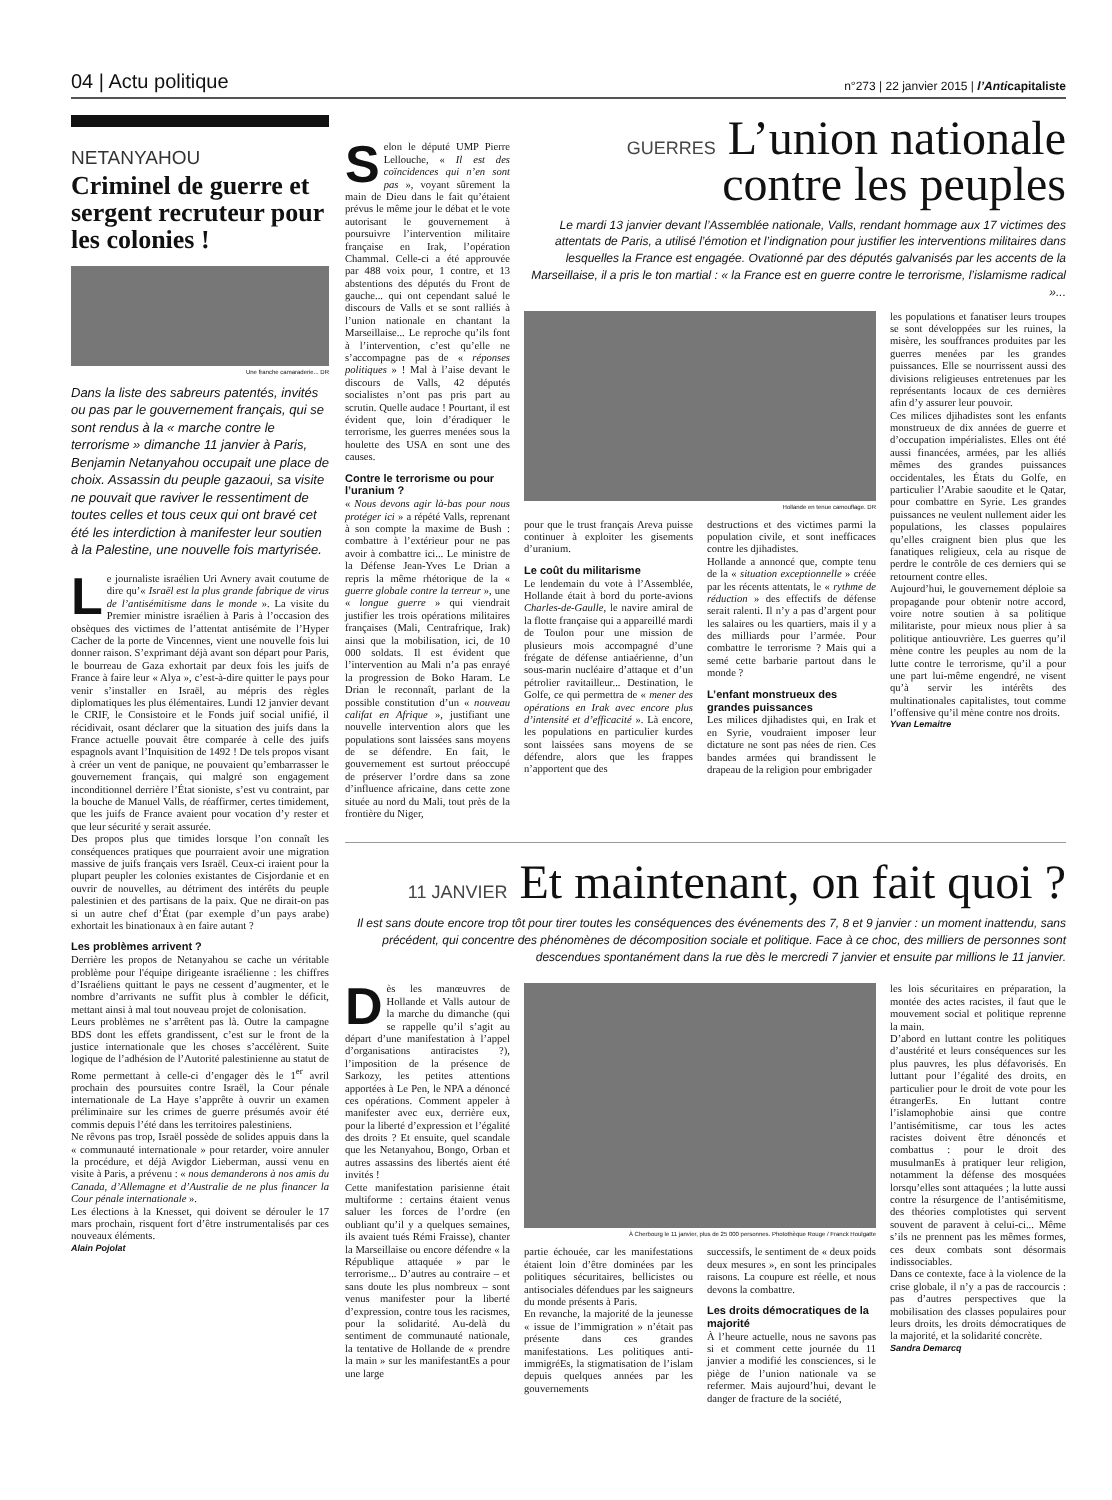04 | Actu politique
n°273 | 22 janvier 2015 | l’Anticapitaliste
NETANYAHOU
Criminel de guerre et sergent recruteur pour les colonies !
Une franche camaraderie... DR
Dans la liste des sabreurs patentés, invités ou pas par le gouvernement français, qui se sont rendus à la « marche contre le terrorisme » dimanche 11 janvier à Paris, Benjamin Netanyahou occupait une place de choix. Assassin du peuple gazaoui, sa visite ne pouvait que raviver le ressentiment de toutes celles et tous ceux qui ont bravé cet été les interdiction à manifester leur soutien à la Palestine, une nouvelle fois martyrisée.
Le journaliste israélien Uri Avnery avait coutume de dire qu’« Israël est la plus grande fabrique de virus de l’antisémitisme dans le monde ». La visite du Premier ministre israélien à Paris à l’occasion des obsèques des victimes de l’attentat antisémite de l’Hyper Cacher de la porte de Vincennes, vient une nouvelle fois lui donner raison. S’exprimant déjà avant son départ pour Paris, le bourreau de Gaza exhortait par deux fois les juifs de France à faire leur « Alya », c’est-à-dire quitter le pays pour venir s’installer en Israël, au mépris des règles diplomatiques les plus élémentaires. Lundi 12 janvier devant le CRIF, le Consistoire et le Fonds juif social unifié, il récidivait, osant déclarer que la situation des juifs dans la France actuelle pouvait être comparée à celle des juifs espagnols avant l’Inquisition de 1492 ! De tels propos visant à créer un vent de panique, ne pouvaient qu’embarrasser le gouvernement français, qui malgré son engagement inconditionnel derrière l’État sioniste, s’est vu contraint, par la bouche de Manuel Valls, de réaffirmer, certes timidement, que les juifs de France avaient pour vocation d’y rester et que leur sécurité y serait assurée.
Des propos plus que timides lorsque l’on connaît les conséquences pratiques que pourraient avoir une migration massive de juifs français vers Israël. Ceux-ci iraient pour la plupart peupler les colonies existantes de Cisjordanie et en ouvrir de nouvelles, au détriment des intérêts du peuple palestinien et des partisans de la paix. Que ne dirait-on pas si un autre chef d’État (par exemple d’un pays arabe) exhortait les binationaux à en faire autant ?
Les problèmes arrivent ?
Derrière les propos de Netanyahou se cache un véritable problème pour l'équipe dirigeante israélienne : les chiffres d’Israéliens quittant le pays ne cessent d’augmenter, et le nombre d’arrivants ne suffit plus à combler le déficit, mettant ainsi à mal tout nouveau projet de colonisation.
Leurs problèmes ne s’arrêtent pas là. Outre la campagne BDS dont les effets grandissent, c’est sur le front de la justice internationale que les choses s’accélèrent. Suite logique de l’adhésion de l’Autorité palestinienne au statut de Rome permettant à celle-ci d’engager dès le 1<sup>er</sup> avril prochain des poursuites contre Israël, la Cour pénale internationale de La Haye s’apprête à ouvrir un examen préliminaire sur les crimes de guerre présumés avoir été commis depuis l’été dans les territoires palestiniens.
Ne rêvons pas trop, Israël possède de solides appuis dans la « communauté internationale » pour retarder, voire annuler la procédure, et déjà Avigdor Lieberman, aussi venu en visite à Paris, a prévenu : « nous demanderons à nos amis du Canada, d’Allemagne et d’Australie de ne plus financer la Cour pénale internationale ».
Les élections à la Knesset, qui doivent se dérouler le 17 mars prochain, risquent fort d’être instrumentalisés par ces nouveaux éléments.
Alain Pojolat
Selon le député UMP Pierre Lellouche, « Il est des coïncidences qui n’en sont pas », voyant sûrement la main de Dieu dans le fait qu’étaient prévus le même jour le débat et le vote autorisant le gouvernement à poursuivre l’intervention militaire française en Irak, l’opération Chammal. Celle-ci a été approuvée par 488 voix pour, 1 contre, et 13 abstentions des députés du Front de gauche... qui ont cependant salué le discours de Valls et se sont ralliés à l’union nationale en chantant la Marseillaise... Le reproche qu’ils font à l’intervention, c’est qu’elle ne s’accompagne pas de « réponses politiques » ! Mal à l’aise devant le discours de Valls, 42 députés socialistes n’ont pas pris part au scrutin. Quelle audace ! Pourtant, il est évident que, loin d’éradiquer le terrorisme, les guerres menées sous la houlette des USA en sont une des causes.
Contre le terrorisme ou pour l’uranium ?
« Nous devons agir là-bas pour nous protéger ici » a répété Valls, reprenant à son compte la maxime de Bush : combattre à l’extérieur pour ne pas avoir à combattre ici... Le ministre de la Défense Jean-Yves Le Drian a repris la même rhétorique de la « guerre globale contre la terreur », une « longue guerre » qui viendrait justifier les trois opérations militaires françaises (Mali, Centrafrique, Irak) ainsi que la mobilisation, ici, de 10 000 soldats. Il est évident que l’intervention au Mali n’a pas enrayé la progression de Boko Haram. Le Drian le reconnaît, parlant de la possible constitution d’un « nouveau califat en Afrique », justifiant une nouvelle intervention alors que les populations sont laissées sans moyens de se défendre. En fait, le gouvernement est surtout préoccupé de préserver l’ordre dans sa zone d’influence africaine, dans cette zone située au nord du Mali, tout près de la frontière du Niger,
GUERRES L’union nationale contre les peuples
Le mardi 13 janvier devant l’Assemblée nationale, Valls, rendant hommage aux 17 victimes des attentats de Paris, a utilisé l’émotion et l’indignation pour justifier les interventions militaires dans lesquelles la France est engagée. Ovationné par des députés galvanisés par les accents de la Marseillaise, il a pris le ton martial : « la France est en guerre contre le terrorisme, l’islamisme radical »...
Hollande en tenue camouflage. DR
pour que le trust français Areva puisse continuer à exploiter les gisements d’uranium.
Le coût du militarisme
Le lendemain du vote à l’Assemblée, Hollande était à bord du porte-avions Charles-de-Gaulle, le navire amiral de la flotte française qui a appareillé mardi de Toulon pour une mission de plusieurs mois accompagné d’une frégate de défense antiaérienne, d’un sous-marin nucléaire d’attaque et d’un pétrolier ravitailleur... Destination, le Golfe, ce qui permettra de « mener des opérations en Irak avec encore plus d’intensité et d’efficacité ». Là encore, les populations en particulier kurdes sont laissées sans moyens de se défendre, alors que les frappes n’apportent que des
destructions et des victimes parmi la population civile, et sont inefficaces contre les djihadistes.
Hollande a annoncé que, compte tenu de la « situation exceptionnelle » créée par les récents attentats, le « rythme de réduction » des effectifs de défense serait ralenti. Il n’y a pas d’argent pour les salaires ou les quartiers, mais il y a des milliards pour l’armée. Pour combattre le terrorisme ? Mais qui a semé cette barbarie partout dans le monde ?
L’enfant monstrueux des grandes puissances
Les milices djihadistes qui, en Irak et en Syrie, voudraient imposer leur dictature ne sont pas nées de rien. Ces bandes armées qui brandissent le drapeau de la religion pour embrigader
les populations et fanatiser leurs troupes se sont développées sur les ruines, la misère, les souffrances produites par les guerres menées par les grandes puissances. Elle se nourrissent aussi des divisions religieuses entretenues par les représentants locaux de ces dernières afin d’y assurer leur pouvoir.
Ces milices djihadistes sont les enfants monstrueux de dix années de guerre et d’occupation impérialistes. Elles ont été aussi financées, armées, par les alliés mêmes des grandes puissances occidentales, les États du Golfe, en particulier l’Arabie saoudite et le Qatar, pour combattre en Syrie. Les grandes puissances ne veulent nullement aider les populations, les classes populaires qu’elles craignent bien plus que les fanatiques religieux, cela au risque de perdre le contrôle de ces derniers qui se retournent contre elles.
Aujourd’hui, le gouvernement déploie sa propagande pour obtenir notre accord, voire notre soutien à sa politique militariste, pour mieux nous plier à sa politique antiouvrière. Les guerres qu’il mène contre les peuples au nom de la lutte contre le terrorisme, qu’il a pour une part lui-même engendré, ne visent qu’à servir les intérêts des multinationales capitalistes, tout comme l’offensive qu’il mène contre nos droits.
Yvan Lemaitre
11 JANVIER Et maintenant, on fait quoi ?
Il est sans doute encore trop tôt pour tirer toutes les conséquences des événements des 7, 8 et 9 janvier : un moment inattendu, sans précédent, qui concentre des phénomènes de décomposition sociale et politique. Face à ce choc, des milliers de personnes sont descendues spontanément dans la rue dès le mercredi 7 janvier et ensuite par millions le 11 janvier.
Dès les manœuvres de Hollande et Valls autour de la marche du dimanche (qui se rappelle qu’il s’agit au départ d’une manifestation à l’appel d’organisations antiracistes ?), l’imposition de la présence de Sarkozy, les petites attentions apportées à Le Pen, le NPA a dénoncé ces opérations. Comment appeler à manifester avec eux, derrière eux, pour la liberté d’expression et l’égalité des droits ? Et ensuite, quel scandale que les Netanyahou, Bongo, Orban et autres assassins des libertés aient été invités !
Cette manifestation parisienne était multiforme : certains étaient venus saluer les forces de l’ordre (en oubliant qu’il y a quelques semaines, ils avaient tués Rémi Fraisse), chanter la Marseillaise ou encore défendre « la République attaquée » par le terrorisme... D’autres au contraire – et sans doute les plus nombreux – sont venus manifester pour la liberté d’expression, contre tous les racismes, pour la solidarité. Au-delà du sentiment de communauté nationale, la tentative de Hollande de « prendre la main » sur les manifestantEs a pour une large
À Cherbourg le 11 janvier, plus de 25 000 personnes. Photothèque Rouge / Franck Houlgatte
partie échouée, car les manifestations étaient loin d’être dominées par les politiques sécuritaires, bellicistes ou antisociales défendues par les saigneurs du monde présents à Paris.
En revanche, la majorité de la jeunesse « issue de l’immigration » n’était pas présente dans ces grandes manifestations. Les politiques anti-immigréEs, la stigmatisation de l’islam depuis quelques années par les gouvernements
successifs, le sentiment de « deux poids deux mesures », en sont les principales raisons. La coupure est réelle, et nous devons la combattre.
Les droits démocratiques de la majorité
À l’heure actuelle, nous ne savons pas si et comment cette journée du 11 janvier a modifié les consciences, si le piège de l’union nationale va se refermer. Mais aujourd’hui, devant le danger de fracture de la société,
les lois sécuritaires en préparation, la montée des actes racistes, il faut que le mouvement social et politique reprenne la main.
D’abord en luttant contre les politiques d’austérité et leurs conséquences sur les plus pauvres, les plus défavorisés. En luttant pour l’égalité des droits, en particulier pour le droit de vote pour les étrangerEs. En luttant contre l’islamophobie ainsi que contre l’antisémitisme, car tous les actes racistes doivent être dénoncés et combattus : pour le droit des musulmanEs à pratiquer leur religion, notamment la défense des mosquées lorsqu’elles sont attaquées ; la lutte aussi contre la résurgence de l’antisémitisme, des théories complotistes qui servent souvent de paravent à celui-ci... Même s’ils ne prennent pas les mêmes formes, ces deux combats sont désormais indissociables.
Dans ce contexte, face à la violence de la crise globale, il n’y a pas de raccourcis : pas d’autres perspectives que la mobilisation des classes populaires pour leurs droits, les droits démocratiques de la majorité, et la solidarité concrète.
Sandra Demarcq